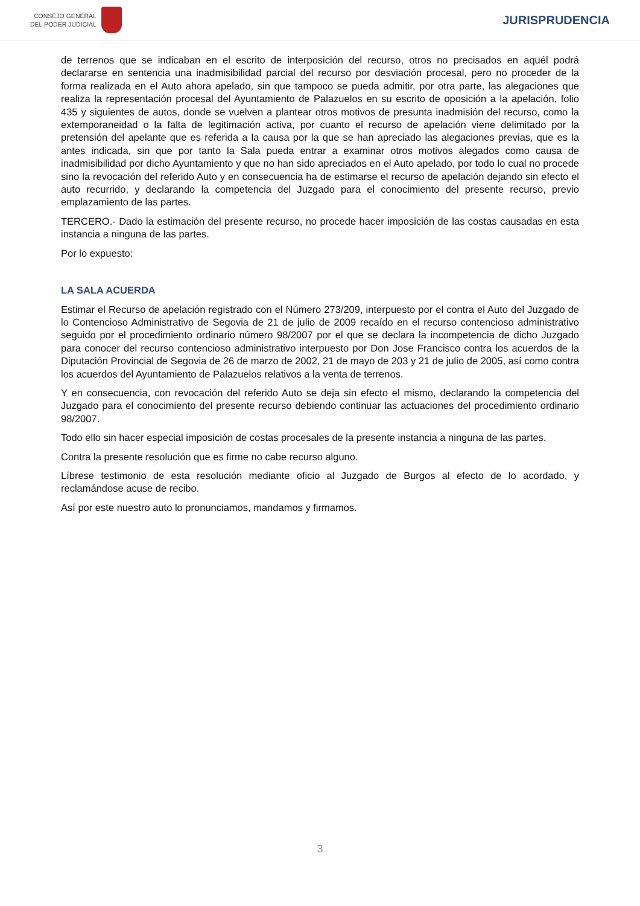CONSEJO GENERAL
DEL PODER JUDICIAL
JURISPRUDENCIA
de terrenos que se indicaban en el escrito de interposición del recurso, otros no precisados en aquél podrá declararse en sentencia una inadmisibilidad parcial del recurso por desviación procesal, pero no proceder de la forma realizada en el Auto ahora apelado, sin que tampoco se pueda admitir, por otra parte, las alegaciones que realiza la representación procesal del Ayuntamiento de Palazuelos en su escrito de oposición a la apelación, folio 435 y siguientes de autos, donde se vuelven a plantear otros motivos de presunta inadmisión del recurso, como la extemporaneidad o la falta de legitimación activa, por cuanto el recurso de apelación viene delimitado por la pretensión del apelante que es referida a la causa por la que se han apreciado las alegaciones previas, que es la antes indicada, sin que por tanto la Sala pueda entrar a examinar otros motivos alegados como causa de inadmisibilidad por dicho Ayuntamiento y que no han sido apreciados en el Auto apelado, por todo lo cual no procede sino la revocación del referido Auto y en consecuencia ha de estimarse el recurso de apelación dejando sin efecto el auto recurrido, y declarando la competencia del Juzgado para el conocimiento del presente recurso, previo emplazamiento de las partes.
TERCERO.- Dado la estimación del presente recurso, no procede hacer imposición de las costas causadas en esta instancia a ninguna de las partes.
Por lo expuesto:
LA SALA ACUERDA
Estimar el Recurso de apelación registrado con el Número 273/209, interpuesto por el contra el Auto del Juzgado de lo Contencioso Administrativo de Segovia de 21 de julio de 2009 recaído en el recurso contencioso administrativo seguido por el procedimiento ordinario número 98/2007 por el que se declara la incompetencia de dicho Juzgado para conocer del recurso contencioso administrativo interpuesto por Don Jose Francisco contra los acuerdos de la Diputación Provincial de Segovia de 26 de marzo de 2002, 21 de mayo de 203 y 21 de julio de 2005, así como contra los acuerdos del Ayuntamiento de Palazuelos relativos a la venta de terrenos.
Y en consecuencia, con revocación del referido Auto se deja sin efecto el mismo, declarando la competencia del Juzgado para el conocimiento del presente recurso debiendo continuar las actuaciones del procedimiento ordinario 98/2007.
Todo ello sin hacer especial imposición de costas procesales de la presente instancia a ninguna de las partes.
Contra la presente resolución que es firme no cabe recurso alguno.
Líbrese testimonio de esta resolución mediante oficio al Juzgado de Burgos al efecto de lo acordado, y reclamándose acuse de recibo.
Así por este nuestro auto lo pronunciamos, mandamos y firmamos.
3